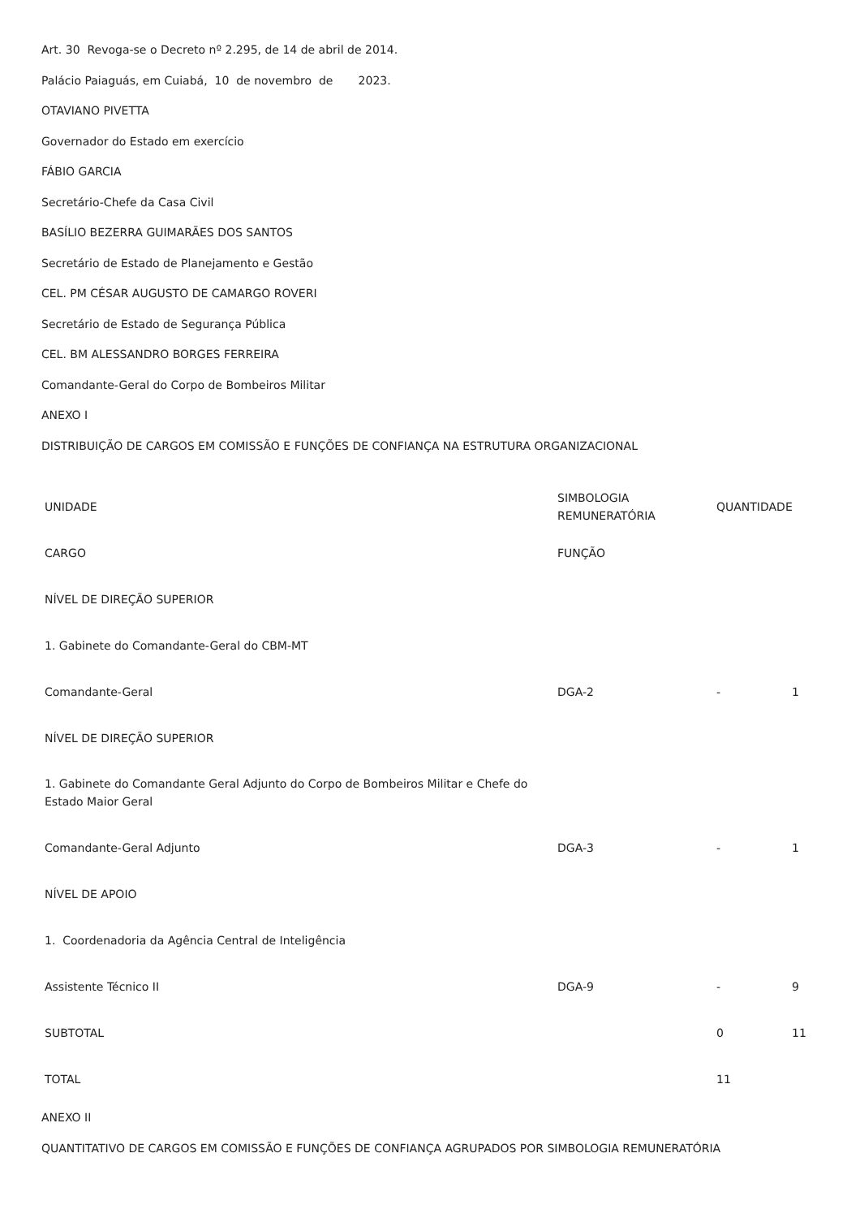Art. 30 Revoga-se o Decreto nº 2.295, de 14 de abril de 2014.
Palácio Paiaguás, em Cuiabá, 10 de novembro de 2023.
OTAVIANO PIVETTA
Governador do Estado em exercício
FÁBIO GARCIA
Secretário-Chefe da Casa Civil
BASÍLIO BEZERRA GUIMARÃES DOS SANTOS
Secretário de Estado de Planejamento e Gestão
CEL. PM CÉSAR AUGUSTO DE CAMARGO ROVERI
Secretário de Estado de Segurança Pública
CEL. BM ALESSANDRO BORGES FERREIRA
Comandante-Geral do Corpo de Bombeiros Militar
ANEXO I
DISTRIBUIÇÃO DE CARGOS EM COMISSÃO E FUNÇÕES DE CONFIANÇA NA ESTRUTURA ORGANIZACIONAL
| UNIDADE | SIMBOLOGIA REMUNERATÓRIA | QUANTIDADE | |
| CARGO | FUNÇÃO | | |
| NÍVEL DE DIREÇÃO SUPERIOR | | | |
| 1. Gabinete do Comandante-Geral do CBM-MT | | | |
| Comandante-Geral | DGA-2 | - | 1 |
| NÍVEL DE DIREÇÃO SUPERIOR | | | |
| 1. Gabinete do Comandante Geral Adjunto do Corpo de Bombeiros Militar e Chefe do Estado Maior Geral | | | |
| Comandante-Geral Adjunto | DGA-3 | - | 1 |
| NÍVEL DE APOIO | | | |
| 1. Coordenadoria da Agência Central de Inteligência | | | |
| Assistente Técnico II | DGA-9 | - | 9 |
| SUBTOTAL | | 0 | 11 |
| TOTAL | | 11 | |
ANEXO II
QUANTITATIVO DE CARGOS EM COMISSÃO E FUNÇÕES DE CONFIANÇA AGRUPADOS POR SIMBOLOGIA REMUNERATÓRIA